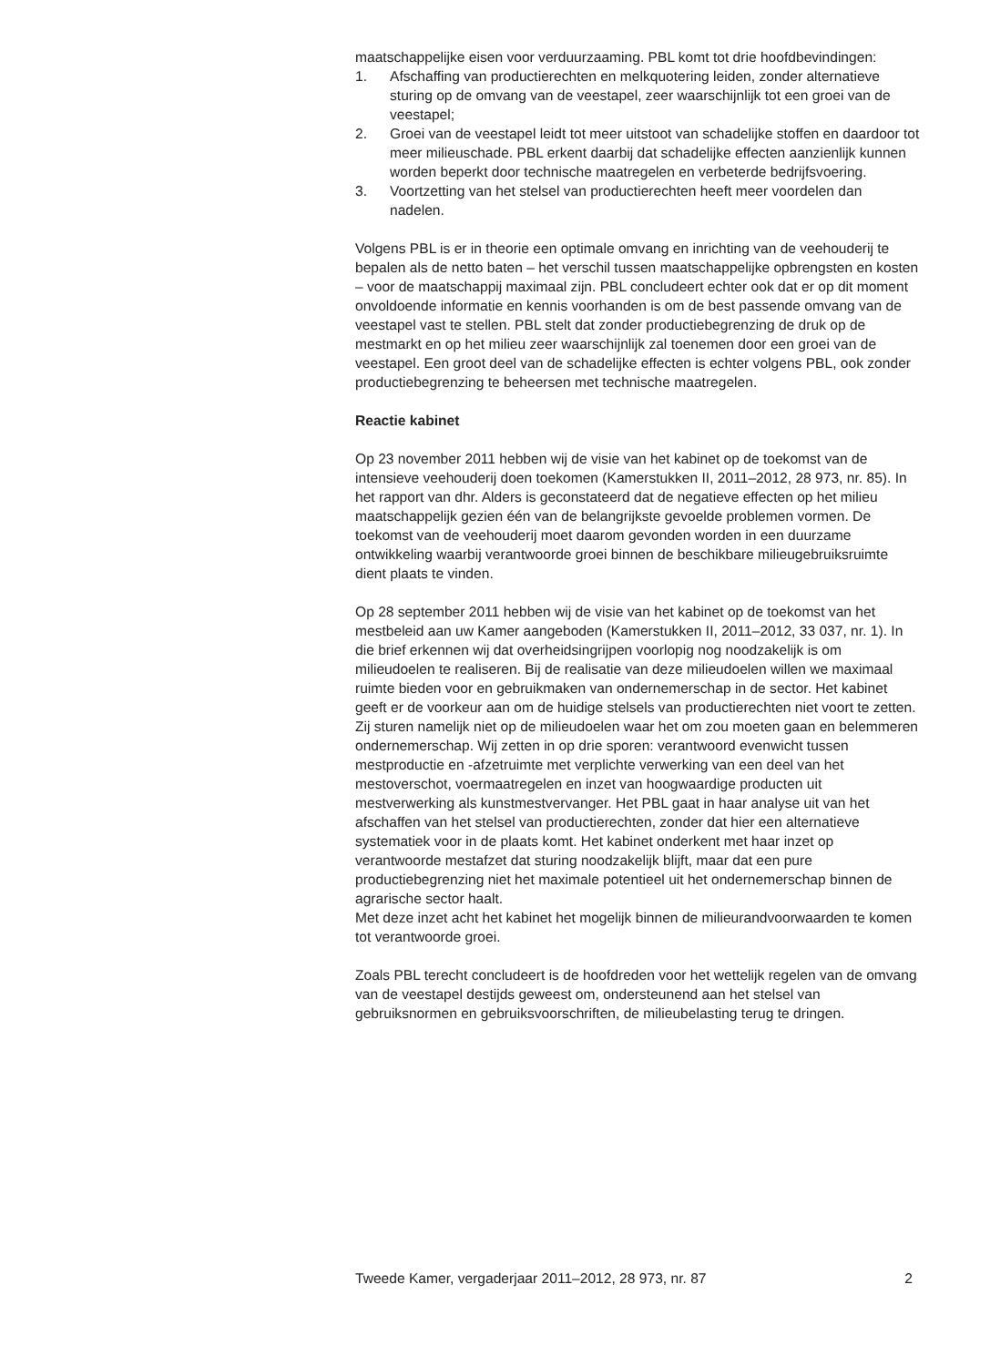maatschappelijke eisen voor verduurzaaming. PBL komt tot drie hoofdbevindingen:
1. Afschaffing van productierechten en melkquotering leiden, zonder alternatieve sturing op de omvang van de veestapel, zeer waarschijnlijk tot een groei van de veestapel;
2. Groei van de veestapel leidt tot meer uitstoot van schadelijke stoffen en daardoor tot meer milieuschade. PBL erkent daarbij dat schadelijke effecten aanzienlijk kunnen worden beperkt door technische maatregelen en verbeterde bedrijfsvoering.
3. Voortzetting van het stelsel van productierechten heeft meer voordelen dan nadelen.
Volgens PBL is er in theorie een optimale omvang en inrichting van de veehouderij te bepalen als de netto baten – het verschil tussen maatschappelijke opbrengsten en kosten – voor de maatschappij maximaal zijn. PBL concludeert echter ook dat er op dit moment onvoldoende informatie en kennis voorhanden is om de best passende omvang van de veestapel vast te stellen. PBL stelt dat zonder productiebegrenzing de druk op de mestmarkt en op het milieu zeer waarschijnlijk zal toenemen door een groei van de veestapel. Een groot deel van de schadelijke effecten is echter volgens PBL, ook zonder productiebegrenzing te beheersen met technische maatregelen.
Reactie kabinet
Op 23 november 2011 hebben wij de visie van het kabinet op de toekomst van de intensieve veehouderij doen toekomen (Kamerstukken II, 2011–2012, 28 973, nr. 85). In het rapport van dhr. Alders is geconstateerd dat de negatieve effecten op het milieu maatschappelijk gezien één van de belangrijkste gevoelde problemen vormen. De toekomst van de veehouderij moet daarom gevonden worden in een duurzame ontwikkeling waarbij verantwoorde groei binnen de beschikbare milieugebruiksruimte dient plaats te vinden.
Op 28 september 2011 hebben wij de visie van het kabinet op de toekomst van het mestbeleid aan uw Kamer aangeboden (Kamerstukken II, 2011–2012, 33 037, nr. 1). In die brief erkennen wij dat overheidsingrijpen voorlopig nog noodzakelijk is om milieudoelen te realiseren. Bij de realisatie van deze milieudoelen willen we maximaal ruimte bieden voor en gebruikmaken van ondernemerschap in de sector. Het kabinet geeft er de voorkeur aan om de huidige stelsels van productierechten niet voort te zetten. Zij sturen namelijk niet op de milieudoelen waar het om zou moeten gaan en belemmeren ondernemerschap. Wij zetten in op drie sporen: verantwoord evenwicht tussen mestproductie en -afzetruimte met verplichte verwerking van een deel van het mestoverschot, voermaatregelen en inzet van hoogwaardige producten uit mestverwerking als kunstmestvervanger. Het PBL gaat in haar analyse uit van het afschaffen van het stelsel van productierechten, zonder dat hier een alternatieve systematiek voor in de plaats komt. Het kabinet onderkent met haar inzet op verantwoorde mestafzet dat sturing noodzakelijk blijft, maar dat een pure productiebegrenzing niet het maximale potentieel uit het ondernemerschap binnen de agrarische sector haalt.
Met deze inzet acht het kabinet het mogelijk binnen de milieurandvoorwaarden te komen tot verantwoorde groei.
Zoals PBL terecht concludeert is de hoofdreden voor het wettelijk regelen van de omvang van de veestapel destijds geweest om, ondersteunend aan het stelsel van gebruiksnormen en gebruiksvoorschriften, de milieubelasting terug te dringen.
Tweede Kamer, vergaderjaar 2011–2012, 28 973, nr. 87 2